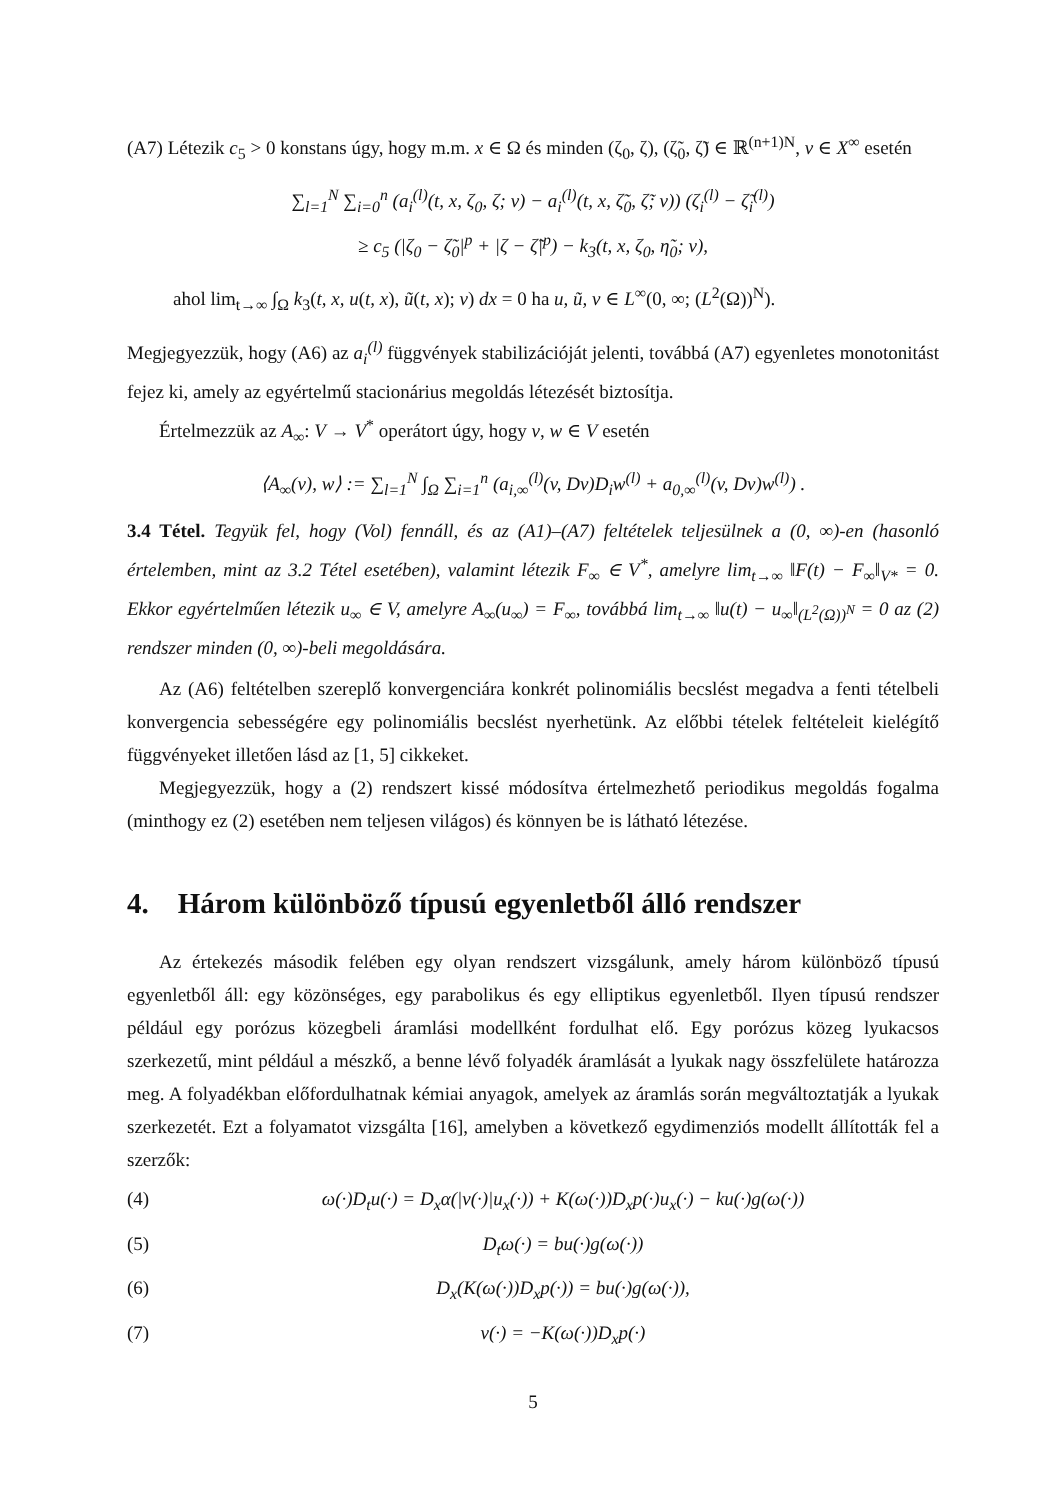(A7) Létezik c<sub>5</sub> > 0 konstans úgy, hogy m.m. x ∈ Ω és minden (ζ<sub>0</sub>, ζ), (ζ̃<sub>0</sub>, ζ̃) ∈ ℝ<sup>(n+1)N</sup>, v ∈ X<sup>∞</sup> esetén
∑<sub>l=1</sub><sup>N</sup> ∑<sub>i=0</sub><sup>n</sup> (a<sub>i</sub><sup>(l)</sup>(t, x, ζ<sub>0</sub>, ζ; v) − a<sub>i</sub><sup>(l)</sup>(t, x, ζ̃<sub>0</sub>, ζ̃; v)) (ζ<sub>i</sub><sup>(l)</sup> − ζ̃<sub>i</sub><sup>(l)</sup>)
≥ c<sub>5</sub> (|ζ<sub>0</sub> − ζ̃<sub>0</sub>|<sup>p</sup> + |ζ − ζ̃|<sup>p</sup>) − k<sub>3</sub>(t, x, ζ<sub>0</sub>, η̃<sub>0</sub>; v),
ahol lim<sub>t→∞</sub> ∫<sub>Ω</sub> k<sub>3</sub>(t, x, u(t, x), ũ(t, x); v) dx = 0 ha u, ũ, v ∈ L<sup>∞</sup>(0, ∞; (L<sup>2</sup>(Ω))<sup>N</sup>).
Megjegyezzük, hogy (A6) az a<sub>i</sub><sup>(l)</sup> függvények stabilizációját jelenti, továbbá (A7) egyenletes monotonitást fejez ki, amely az egyértelmű stacionárius megoldás létezését biztosítja.
Értelmezzük az A<sub>∞</sub>: V → V<sup>*</sup> operátort úgy, hogy v, w ∈ V esetén
⟨A<sub>∞</sub>(v), w⟩ := ∑<sub>l=1</sub><sup>N</sup> ∫<sub>Ω</sub> ∑<sub>i=1</sub><sup>n</sup> (a<sub>i,∞</sub><sup>(l)</sup>(v, Dv)D<sub>i</sub>w<sup>(l)</sup> + a<sub>0,∞</sub><sup>(l)</sup>(v, Dv)w<sup>(l)</sup>) .
3.4 Tétel. Tegyük fel, hogy (Vol) fennáll, és az (A1)–(A7) feltételek teljesülnek a (0, ∞)-en (hasonló értelemben, mint az 3.2 Tétel esetében), valamint létezik F<sub>∞</sub> ∈ V<sup>*</sup>, amelyre lim<sub>t→∞</sub> ‖F(t) − F<sub>∞</sub>‖<sub>V*</sub> = 0. Ekkor egyértelműen létezik u<sub>∞</sub> ∈ V, amelyre A<sub>∞</sub>(u<sub>∞</sub>) = F<sub>∞</sub>, továbbá lim<sub>t→∞</sub> ‖u(t) − u<sub>∞</sub>‖<sub>(L<sup>2</sup>(Ω))<sup>N</sup></sub> = 0 az (2) rendszer minden (0, ∞)-beli megoldására.
Az (A6) feltételben szereplő konvergenciára konkrét polinomiális becslést megadva a fenti tételbeli konvergencia sebességére egy polinomiális becslést nyerhetünk. Az előbbi tételek feltételeit kielégítő függvényeket illetően lásd az [1, 5] cikkeket.
Megjegyezzük, hogy a (2) rendszert kissé módosítva értelmezhető periodikus megoldás fogalma (minthogy ez (2) esetében nem teljesen világos) és könnyen be is látható létezése.
4. Három különböző típusú egyenletből álló rendszer
Az értekezés második felében egy olyan rendszert vizsgálunk, amely három különböző típusú egyenletből áll: egy közönséges, egy parabolikus és egy elliptikus egyenletből. Ilyen típusú rendszer például egy porózus közegbeli áramlási modellként fordulhat elő. Egy porózus közeg lyukacsos szerkezetű, mint például a mészkő, a benne lévő folyadék áramlását a lyukak nagy összfelülete határozza meg. A folyadékban előfordulhatnak kémiai anyagok, amelyek az áramlás során megváltoztatják a lyukak szerkezetét. Ezt a folyamatot vizsgálta [16], amelyben a következő egydimenziós modellt állították fel a szerzők:
(4) ω(·)D<sub>t</sub>u(·) = D<sub>x</sub>α(|v(·)|u<sub>x</sub>(·)) + K(ω(·))D<sub>x</sub>p(·)u<sub>x</sub>(·) − ku(·)g(ω(·))
(5) D<sub>t</sub>ω(·) = bu(·)g(ω(·))
(6) D<sub>x</sub>(K(ω(·))D<sub>x</sub>p(·)) = bu(·)g(ω(·)),
(7) v(·) = −K(ω(·))D<sub>x</sub>p(·)
5